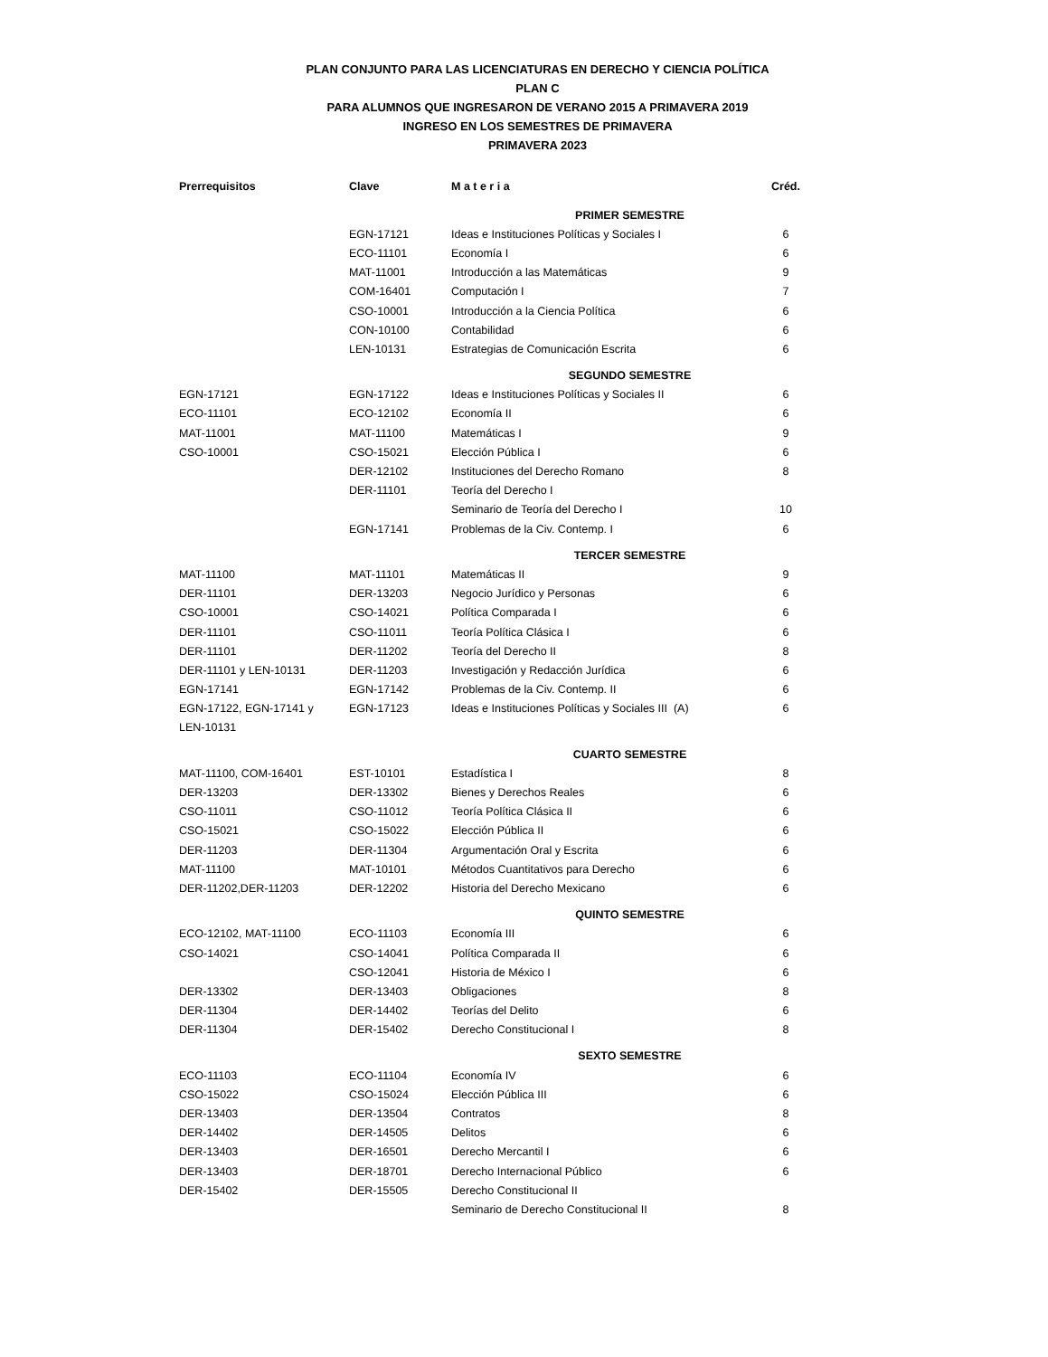PLAN CONJUNTO PARA LAS LICENCIATURAS EN DERECHO Y CIENCIA POLÍTICA
PLAN C
PARA ALUMNOS QUE INGRESARON DE VERANO 2015 A PRIMAVERA 2019
INGRESO EN LOS SEMESTRES DE PRIMAVERA
PRIMAVERA 2023
| Prerrequisitos | Clave | M a t e r i a | Créd. |
| --- | --- | --- | --- |
| | | PRIMER SEMESTRE | |
| | EGN-17121 | Ideas e Instituciones Políticas y Sociales I | 6 |
| | ECO-11101 | Economía I | 6 |
| | MAT-11001 | Introducción a las Matemáticas | 9 |
| | COM-16401 | Computación I | 7 |
| | CSO-10001 | Introducción a la Ciencia Política | 6 |
| | CON-10100 | Contabilidad | 6 |
| | LEN-10131 | Estrategias de Comunicación Escrita | 6 |
| | | SEGUNDO SEMESTRE | |
| EGN-17121 | EGN-17122 | Ideas e Instituciones Políticas y Sociales II | 6 |
| ECO-11101 | ECO-12102 | Economía II | 6 |
| MAT-11001 | MAT-11100 | Matemáticas I | 9 |
| CSO-10001 | CSO-15021 | Elección Pública I | 6 |
| | DER-12102 | Instituciones del Derecho Romano | 8 |
| | DER-11101 | Teoría del Derecho I | |
| | | Seminario de Teoría del Derecho I | 10 |
| | EGN-17141 | Problemas de la Civ. Contemp. I | 6 |
| | | TERCER SEMESTRE | |
| MAT-11100 | MAT-11101 | Matemáticas II | 9 |
| DER-11101 | DER-13203 | Negocio Jurídico y Personas | 6 |
| CSO-10001 | CSO-14021 | Política Comparada I | 6 |
| DER-11101 | CSO-11011 | Teoría Política Clásica I | 6 |
| DER-11101 | DER-11202 | Teoría del Derecho II | 8 |
| DER-11101 y LEN-10131 | DER-11203 | Investigación y Redacción Jurídica | 6 |
| EGN-17141 | EGN-17142 | Problemas de la Civ. Contemp. II | 6 |
| EGN-17122, EGN-17141 y | EGN-17123 | Ideas e Instituciones Políticas y Sociales III (A) | 6 |
| LEN-10131 | | | |
| | | CUARTO SEMESTRE | |
| MAT-11100, COM-16401 | EST-10101 | Estadística I | 8 |
| DER-13203 | DER-13302 | Bienes y Derechos Reales | 6 |
| CSO-11011 | CSO-11012 | Teoría Política Clásica II | 6 |
| CSO-15021 | CSO-15022 | Elección Pública II | 6 |
| DER-11203 | DER-11304 | Argumentación Oral y Escrita | 6 |
| MAT-11100 | MAT-10101 | Métodos Cuantitativos para Derecho | 6 |
| DER-11202,DER-11203 | DER-12202 | Historia del Derecho Mexicano | 6 |
| | | QUINTO SEMESTRE | |
| ECO-12102, MAT-11100 | ECO-11103 | Economía III | 6 |
| CSO-14021 | CSO-14041 | Política Comparada II | 6 |
| | CSO-12041 | Historia de México I | 6 |
| DER-13302 | DER-13403 | Obligaciones | 8 |
| DER-11304 | DER-14402 | Teorías del Delito | 6 |
| DER-11304 | DER-15402 | Derecho Constitucional I | 8 |
| | | SEXTO SEMESTRE | |
| ECO-11103 | ECO-11104 | Economía IV | 6 |
| CSO-15022 | CSO-15024 | Elección Pública III | 6 |
| DER-13403 | DER-13504 | Contratos | 8 |
| DER-14402 | DER-14505 | Delitos | 6 |
| DER-13403 | DER-16501 | Derecho Mercantil I | 6 |
| DER-13403 | DER-18701 | Derecho Internacional Público | 6 |
| DER-15402 | DER-15505 | Derecho Constitucional II | |
| | | Seminario de Derecho Constitucional II | 8 |